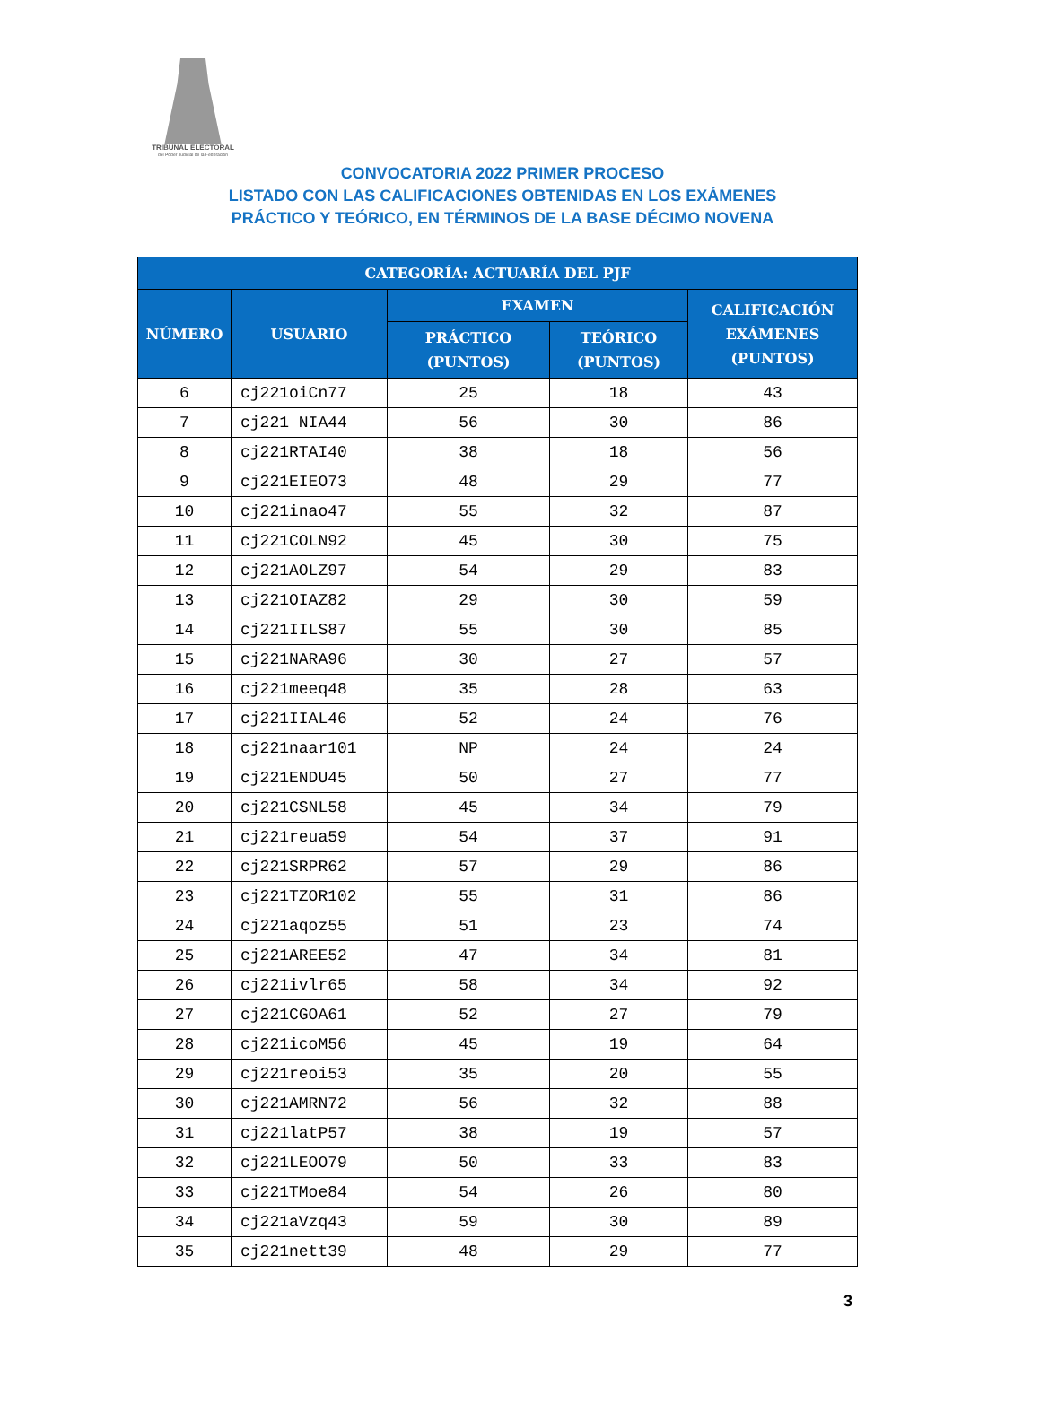TRIBUNAL ELECTORAL
del Poder Judicial de la Federación
CONVOCATORIA 2022 PRIMER PROCESO
LISTADO CON LAS CALIFICACIONES OBTENIDAS EN LOS EXÁMENES
PRÁCTICO Y TEÓRICO, EN TÉRMINOS DE LA BASE DÉCIMO NOVENA
| CATEGORÍA: ACTUARÍA DEL PJF | | | | |
| --- | --- | --- | --- | --- |
| NÚMERO | USUARIO | EXAMEN | | CALIFICACIÓN EXÁMENES (PUNTOS) |
| | | PRÁCTICO (PUNTOS) | TEÓRICO (PUNTOS) | |
| 6 | cj221oiCn77 | 25 | 18 | 43 |
| 7 | cj221 NIA44 | 56 | 30 | 86 |
| 8 | cj221RTAI40 | 38 | 18 | 56 |
| 9 | cj221EIEO73 | 48 | 29 | 77 |
| 10 | cj221inao47 | 55 | 32 | 87 |
| 11 | cj221COLN92 | 45 | 30 | 75 |
| 12 | cj221AOLZ97 | 54 | 29 | 83 |
| 13 | cj221OIAZ82 | 29 | 30 | 59 |
| 14 | cj221IILS87 | 55 | 30 | 85 |
| 15 | cj221NARA96 | 30 | 27 | 57 |
| 16 | cj221meeq48 | 35 | 28 | 63 |
| 17 | cj221IIAL46 | 52 | 24 | 76 |
| 18 | cj221naar101 | NP | 24 | 24 |
| 19 | cj221ENDU45 | 50 | 27 | 77 |
| 20 | cj221CSNL58 | 45 | 34 | 79 |
| 21 | cj221reua59 | 54 | 37 | 91 |
| 22 | cj221SRPR62 | 57 | 29 | 86 |
| 23 | cj221TZOR102 | 55 | 31 | 86 |
| 24 | cj221aqoz55 | 51 | 23 | 74 |
| 25 | cj221AREE52 | 47 | 34 | 81 |
| 26 | cj221ivlr65 | 58 | 34 | 92 |
| 27 | cj221CGOA61 | 52 | 27 | 79 |
| 28 | cj221icoM56 | 45 | 19 | 64 |
| 29 | cj221reoi53 | 35 | 20 | 55 |
| 30 | cj221AMRN72 | 56 | 32 | 88 |
| 31 | cj221latP57 | 38 | 19 | 57 |
| 32 | cj221LEOO79 | 50 | 33 | 83 |
| 33 | cj221TMoe84 | 54 | 26 | 80 |
| 34 | cj221aVzq43 | 59 | 30 | 89 |
| 35 | cj221nett39 | 48 | 29 | 77 |
3